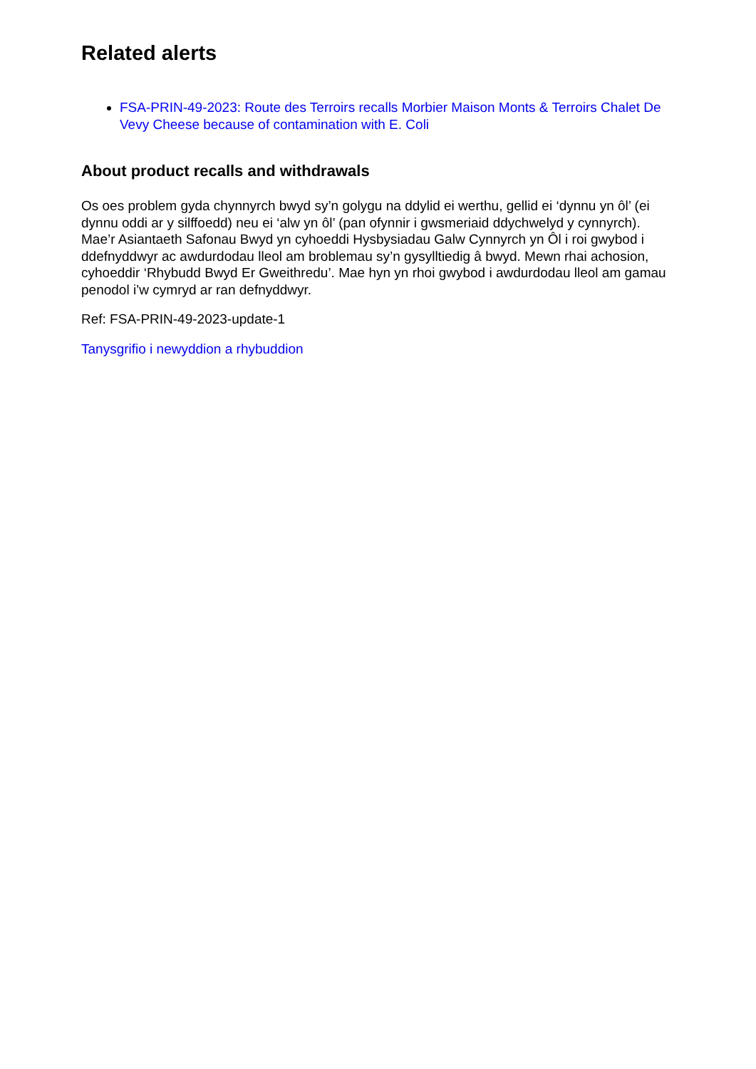Related alerts
FSA-PRIN-49-2023: Route des Terroirs recalls Morbier Maison Monts & Terroirs Chalet De Vevy Cheese because of contamination with E. Coli
About product recalls and withdrawals
Os oes problem gyda chynnyrch bwyd sy’n golygu na ddylid ei werthu, gellid ei ‘dynnu yn ôl’ (ei dynnu oddi ar y silffoedd) neu ei ‘alw yn ôl’ (pan ofynnir i gwsmeriaid ddychwelyd y cynnyrch). Mae’r Asiantaeth Safonau Bwyd yn cyhoeddi Hysbysiadau Galw Cynnyrch yn Ôl i roi gwybod i ddefnyddwyr ac awdurdodau lleol am broblemau sy’n gysylltiedig â bwyd. Mewn rhai achosion, cyhoeddir ‘Rhybudd Bwyd Er Gweithredu’. Mae hyn yn rhoi gwybod i awdurdodau lleol am gamau penodol i’w cymryd ar ran defnyddwyr.
Ref: FSA-PRIN-49-2023-update-1
Tanysgrifio i newyddion a rhybuddion